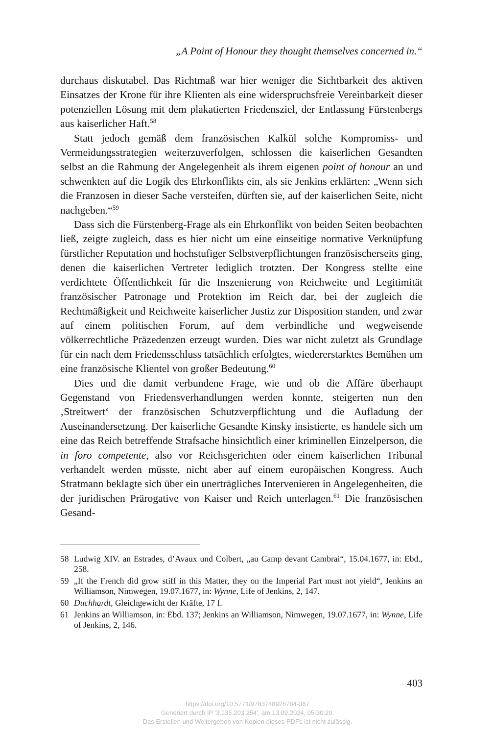„A Point of Honour they thought themselves concerned in.“
durchaus diskutabel. Das Richtmaß war hier weniger die Sichtbarkeit des aktiven Einsatzes der Krone für ihre Klienten als eine widerspruchsfreie Vereinbarkeit dieser potenziellen Lösung mit dem plakatierten Friedensziel, der Entlassung Fürstenbergs aus kaiserlicher Haft.<sup>58</sup>
Statt jedoch gemäß dem französischen Kalkül solche Kompromiss- und Vermeidungsstrategien weiterzuverfolgen, schlossen die kaiserlichen Gesandten selbst an die Rahmung der Angelegenheit als ihrem eigenen point of honour an und schwenkten auf die Logik des Ehrkonflikts ein, als sie Jenkins erklärten: „Wenn sich die Franzosen in dieser Sache versteifen, dürften sie, auf der kaiserlichen Seite, nicht nachgeben.“<sup>59</sup>
Dass sich die Fürstenberg-Frage als ein Ehrkonflikt von beiden Seiten beobachten ließ, zeigte zugleich, dass es hier nicht um eine einseitige normative Verknüpfung fürstlicher Reputation und hochstufiger Selbstverpflichtungen französischerseits ging, denen die kaiserlichen Vertreter lediglich trotzten. Der Kongress stellte eine verdichtete Öffentlichkeit für die Inszenierung von Reichweite und Legitimität französischer Patronage und Protektion im Reich dar, bei der zugleich die Rechtmäßigkeit und Reichweite kaiserlicher Justiz zur Disposition standen, und zwar auf einem politischen Forum, auf dem verbindliche und wegweisende völkerrechtliche Präzedenzen erzeugt wurden. Dies war nicht zuletzt als Grundlage für ein nach dem Friedensschluss tatsächlich erfolgtes, wiedererstarktes Bemühen um eine französische Klientel von großer Bedeutung.<sup>60</sup>
Dies und die damit verbundene Frage, wie und ob die Affäre überhaupt Gegenstand von Friedensverhandlungen werden konnte, steigerten nun den ‚Streitwert‘ der französischen Schutzverpflichtung und die Aufladung der Auseinandersetzung. Der kaiserliche Gesandte Kinsky insistierte, es handele sich um eine das Reich betreffende Strafsache hinsichtlich einer kriminellen Einzelperson, die in foro competente, also vor Reichsgerichten oder einem kaiserlichen Tribunal verhandelt werden müsste, nicht aber auf einem europäischen Kongress. Auch Stratmann beklagte sich über ein unerträgliches Intervenieren in Angelegenheiten, die der juridischen Prärogative von Kaiser und Reich unterlagen.<sup>61</sup> Die französischen Gesand-
58 Ludwig XIV. an Estrades, d’Avaux und Colbert, „au Camp devant Cambrai“, 15.04.1677, in: Ebd., 258.
59 „If the French did grow stiff in this Matter, they on the Imperial Part must not yield“, Jenkins an Williamson, Nimwegen, 19.07.1677, in: Wynne, Life of Jenkins, 2, 147.
60 Duchhardt, Gleichgewicht der Kräfte, 17 f.
61 Jenkins an Williamson, in: Ebd. 137; Jenkins an Williamson, Nimwegen, 19.07.1677, in: Wynne, Life of Jenkins, 2, 146.
403
https://doi.org/10.5771/9783748926764-387
Generiert durch IP '3.135.203.254', am 13.09.2024, 05:30:20.
Das Erstellen und Weitergeben von Kopien dieses PDFs ist nicht zulässig.